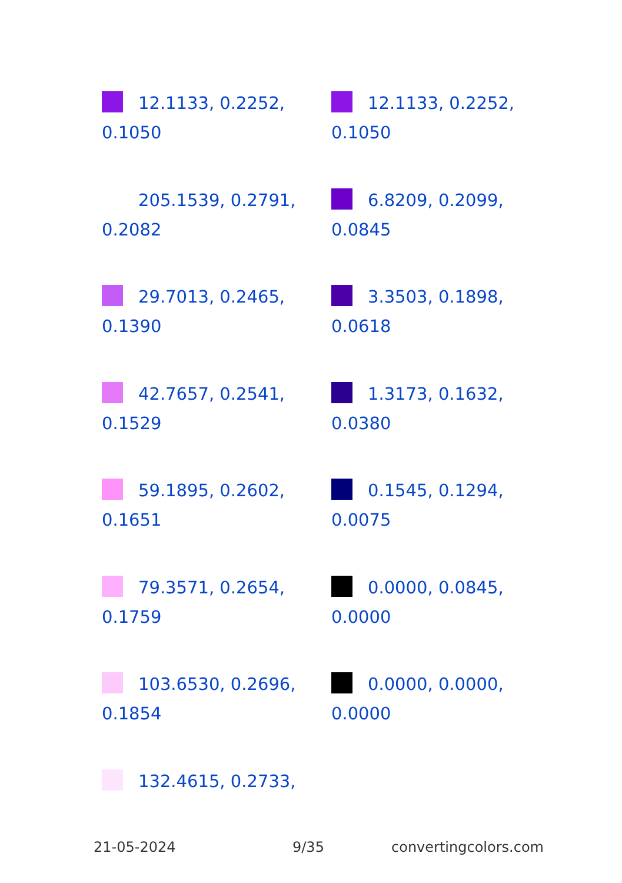12.1133, 0.2252, 0.1050
12.1133, 0.2252, 0.1050
205.1539, 0.2791, 0.2082
6.8209, 0.2099, 0.0845
29.7013, 0.2465, 0.1390
3.3503, 0.1898, 0.0618
42.7657, 0.2541, 0.1529
1.3173, 0.1632, 0.0380
59.1895, 0.2602, 0.1651
0.1545, 0.1294, 0.0075
79.3571, 0.2654, 0.1759
0.0000, 0.0845, 0.0000
103.6530, 0.2696, 0.1854
0.0000, 0.0000, 0.0000
132.4615, 0.2733,
21-05-2024 9/35 convertingcolors.com